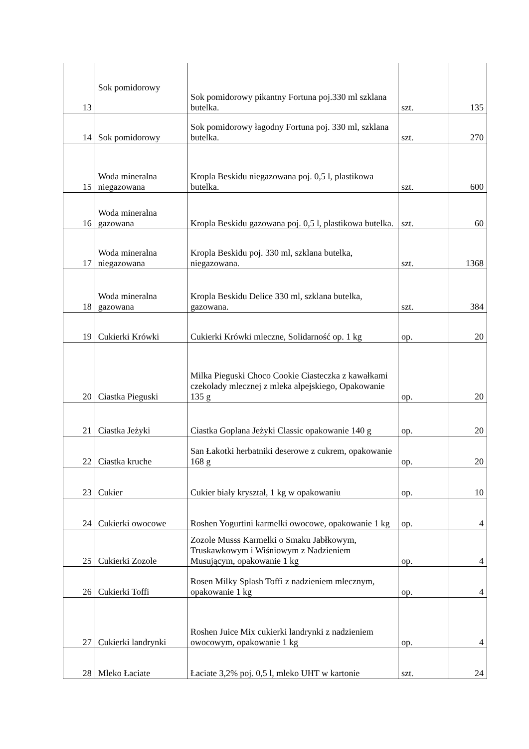| 13 | Sok pomidorowy | Sok pomidorowy pikantny Fortuna poj.330 ml szklana butelka. | szt. | 135 |
| 14 | Sok pomidorowy | Sok pomidorowy łagodny Fortuna poj. 330 ml, szklana butelka. | szt. | 270 |
| 15 | Woda mineralna niegazowana | Kropla Beskidu niegazowana poj. 0,5 l, plastikowa butelka. | szt. | 600 |
| 16 | Woda mineralna gazowana | Kropla Beskidu gazowana poj. 0,5 l, plastikowa butelka. | szt. | 60 |
| 17 | Woda mineralna niegazowana | Kropla Beskidu poj. 330 ml, szklana butelka, niegazowana. | szt. | 1368 |
| 18 | Woda mineralna gazowana | Kropla Beskidu Delice 330 ml, szklana butelka, gazowana. | szt. | 384 |
| 19 | Cukierki Krówki | Cukierki Krówki mleczne, Solidarność op. 1 kg | op. | 20 |
| 20 | Ciastka Pieguski | Milka Pieguski Choco Cookie Ciasteczka z kawałkami czekolady mlecznej z mleka alpejskiego, Opakowanie 135 g | op. | 20 |
| 21 | Ciastka Jeżyki | Ciastka Goplana Jeżyki Classic opakowanie 140 g | op. | 20 |
| 22 | Ciastka kruche | San Łakotki herbatniki deserowe z cukrem, opakowanie 168 g | op. | 20 |
| 23 | Cukier | Cukier biały kryształ, 1 kg w opakowaniu | op. | 10 |
| 24 | Cukierki owocowe | Roshen Yogurtini karmelki owocowe, opakowanie 1 kg | op. | 4 |
| 25 | Cukierki Zozole | Zozole Musss Karmelki o Smaku Jabłkowym, Truskawkowym i Wiśniowym z Nadzieniem Musującym, opakowanie 1 kg | op. | 4 |
| 26 | Cukierki Toffi | Rosen Milky Splash Toffi z nadzieniem mlecznym, opakowanie 1 kg | op. | 4 |
| 27 | Cukierki landrynki | Roshen Juice Mix cukierki landrynki z nadzieniem owocowym, opakowanie 1 kg | op. | 4 |
| 28 | Mleko Łaciate | Łaciate 3,2% poj. 0,5 l, mleko UHT w kartonie | szt. | 24 |